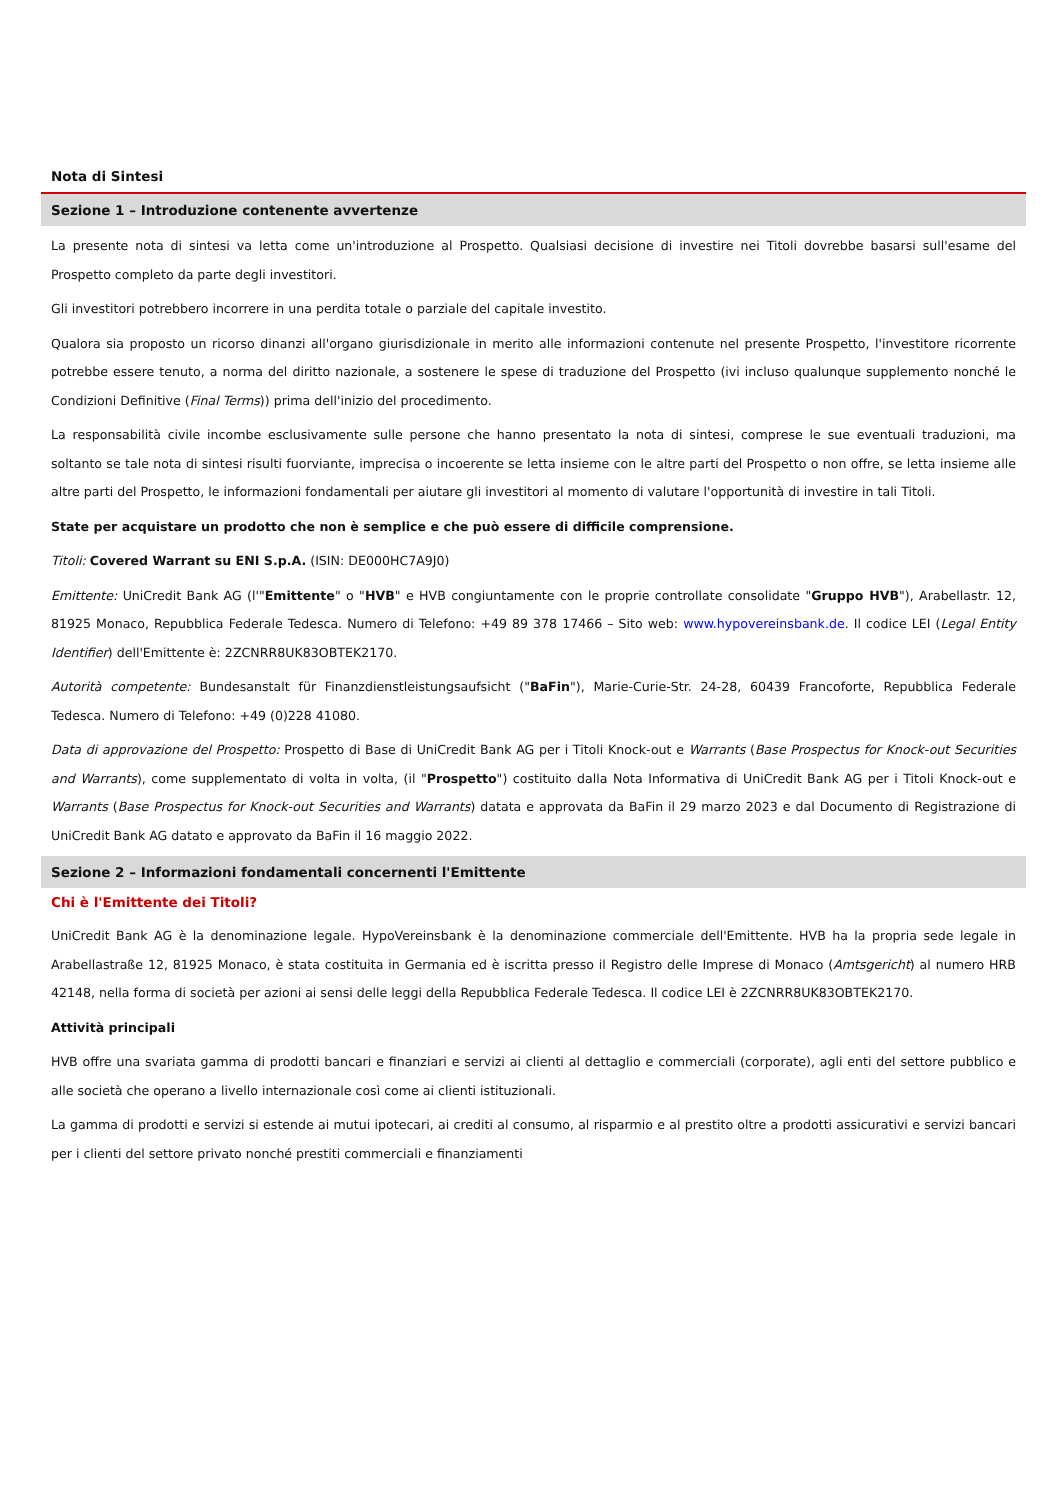Nota di Sintesi
Sezione 1 – Introduzione contenente avvertenze
La presente nota di sintesi va letta come un'introduzione al Prospetto. Qualsiasi decisione di investire nei Titoli dovrebbe basarsi sull'esame del Prospetto completo da parte degli investitori.
Gli investitori potrebbero incorrere in una perdita totale o parziale del capitale investito.
Qualora sia proposto un ricorso dinanzi all'organo giurisdizionale in merito alle informazioni contenute nel presente Prospetto, l'investitore ricorrente potrebbe essere tenuto, a norma del diritto nazionale, a sostenere le spese di traduzione del Prospetto (ivi incluso qualunque supplemento nonché le Condizioni Definitive (Final Terms)) prima dell'inizio del procedimento.
La responsabilità civile incombe esclusivamente sulle persone che hanno presentato la nota di sintesi, comprese le sue eventuali traduzioni, ma soltanto se tale nota di sintesi risulti fuorviante, imprecisa o incoerente se letta insieme con le altre parti del Prospetto o non offre, se letta insieme alle altre parti del Prospetto, le informazioni fondamentali per aiutare gli investitori al momento di valutare l'opportunità di investire in tali Titoli.
State per acquistare un prodotto che non è semplice e che può essere di difficile comprensione.
Titoli: Covered Warrant su ENI S.p.A. (ISIN: DE000HC7A9J0)
Emittente: UniCredit Bank AG (l'"Emittente" o "HVB" e HVB congiuntamente con le proprie controllate consolidate "Gruppo HVB"), Arabellastr. 12, 81925 Monaco, Repubblica Federale Tedesca. Numero di Telefono: +49 89 378 17466 – Sito web: www.hypovereinsbank.de. Il codice LEI (Legal Entity Identifier) dell'Emittente è: 2ZCNRR8UK83OBTEK2170.
Autorità competente: Bundesanstalt für Finanzdienstleistungsaufsicht ("BaFin"), Marie-Curie-Str. 24-28, 60439 Francoforte, Repubblica Federale Tedesca. Numero di Telefono: +49 (0)228 41080.
Data di approvazione del Prospetto: Prospetto di Base di UniCredit Bank AG per i Titoli Knock-out e Warrants (Base Prospectus for Knock-out Securities and Warrants), come supplementato di volta in volta, (il "Prospetto") costituito dalla Nota Informativa di UniCredit Bank AG per i Titoli Knock-out e Warrants (Base Prospectus for Knock-out Securities and Warrants) datata e approvata da BaFin il 29 marzo 2023 e dal Documento di Registrazione di UniCredit Bank AG datato e approvato da BaFin il 16 maggio 2022.
Sezione 2 – Informazioni fondamentali concernenti l'Emittente
Chi è l'Emittente dei Titoli?
UniCredit Bank AG è la denominazione legale. HypoVereinsbank è la denominazione commerciale dell'Emittente. HVB ha la propria sede legale in Arabellastraße 12, 81925 Monaco, è stata costituita in Germania ed è iscritta presso il Registro delle Imprese di Monaco (Amtsgericht) al numero HRB 42148, nella forma di società per azioni ai sensi delle leggi della Repubblica Federale Tedesca. Il codice LEI è 2ZCNRR8UK83OBTEK2170.
Attività principali
HVB offre una svariata gamma di prodotti bancari e finanziari e servizi ai clienti al dettaglio e commerciali (corporate), agli enti del settore pubblico e alle società che operano a livello internazionale così come ai clienti istituzionali.
La gamma di prodotti e servizi si estende ai mutui ipotecari, ai crediti al consumo, al risparmio e al prestito oltre a prodotti assicurativi e servizi bancari per i clienti del settore privato nonché prestiti commerciali e finanziamenti